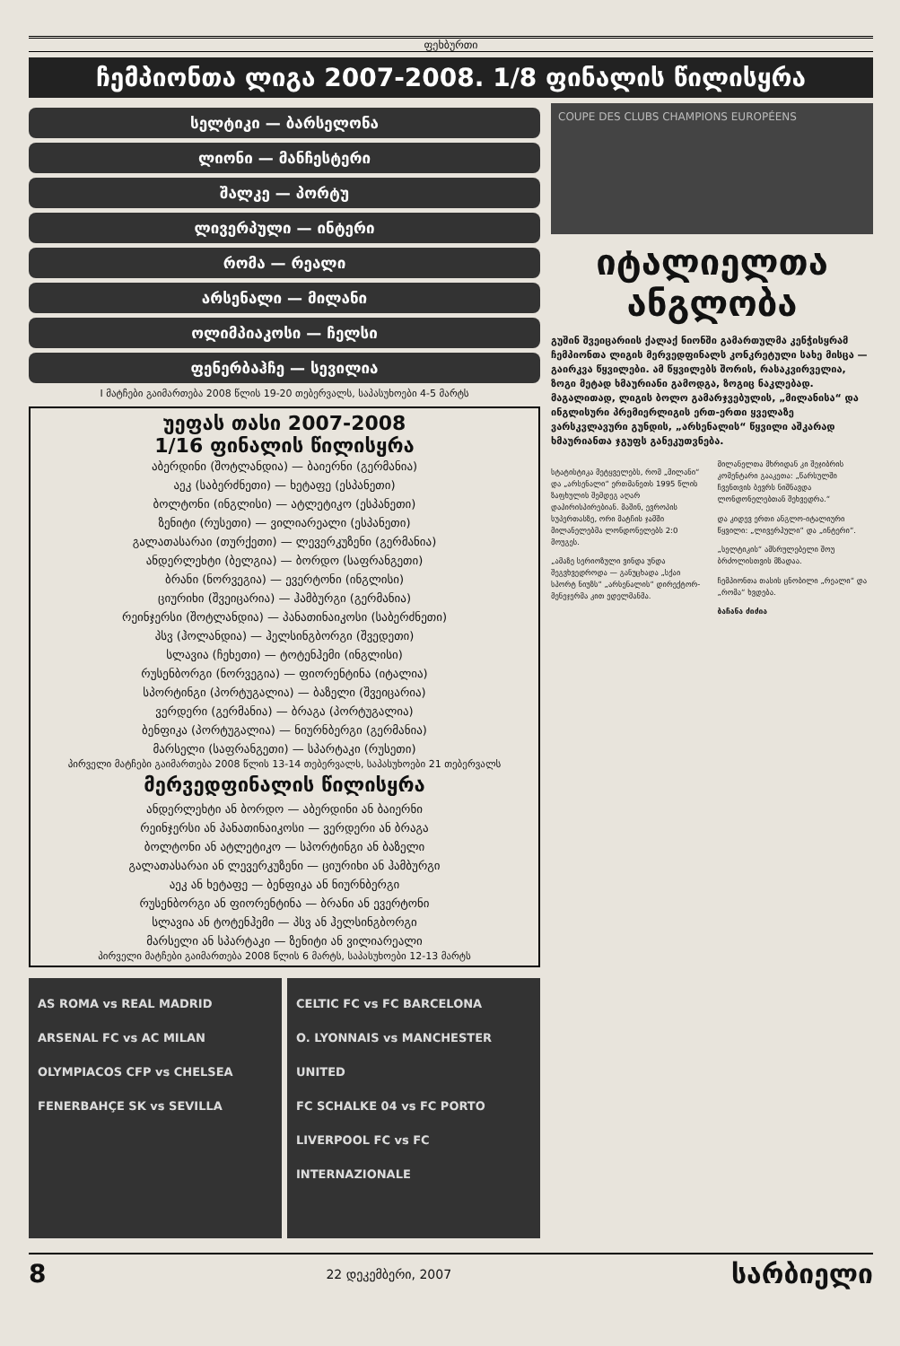ფეხბურთი
ჩემპიონთა ლიგა 2007-2008. 1/8 ფინალის წილისყრა
სელტიკი — ბარსელონა
ლიონი — მანჩესტერი
შალკე — პორტუ
ლივერპული — ინტერი
რომა — რეალი
არსენალი — მილანი
ოლიმპიაკოსი — ჩელსი
ფენერბაჰჩე — სევილია
I მატჩები გაიმართება 2008 წლის 19-20 თებერვალს, საპასუხოები 4-5 მარტს
უეფას თასი 2007-2008
1/16 ფინალის წილისყრა
აბერდინი (შოტლანდია) — ბაიერნი (გერმანია)
აეკ (საბერძნეთი) — ხეტაფე (ესპანეთი)
ბოლტონი (ინგლისი) — ატლეტიკო (ესპანეთი)
ზენიტი (რუსეთი) — ვილიარეალი (ესპანეთი)
გალათასარაი (თურქეთი) — ლევერკუზენი (გერმანია)
ანდერლეხტი (ბელგია) — ბორდო (საფრანგეთი)
ბრანი (ნორვეგია) — ევერტონი (ინგლისი)
ციურიხი (შვეიცარია) — ჰამბურგი (გერმანია)
რეინჯერსი (შოტლანდია) — პანათინაიკოსი (საბერძნეთი)
პსვ (ჰოლანდია) — ჰელსინგბორგი (შვედეთი)
სლავია (ჩეხეთი) — ტოტენჰემი (ინგლისი)
რუსენბორგი (ნორვეგია) — ფიორენტინა (იტალია)
სპორტინგი (პორტუგალია) — ბაზელი (შვეიცარია)
ვერდერი (გერმანია) — ბრაგა (პორტუგალია)
ბენფიკა (პორტუგალია) — ნიურნბერგი (გერმანია)
მარსელი (საფრანგეთი) — სპარტაკი (რუსეთი)
პირველი მატჩები გაიმართება 2008 წლის 13-14 თებერვალს, საპასუხოები 21 თებერვალს
მერვედფინალის წილისყრა
ანდერლეხტი ან ბორდო — აბერდინი ან ბაიერნი
რეინჯერსი ან პანათინაიკოსი — ვერდერი ან ბრაგა
ბოლტონი ან ატლეტიკო — სპორტინგი ან ბაზელი
გალათასარაი ან ლევერკუზენი — ციურიხი ან ჰამბურგი
აეკ ან ხეტაფე — ბენფიკა ან ნიურნბერგი
რუსენბორგი ან ფიორენტინა — ბრანი ან ევერტონი
სლავია ან ტოტენჰემი — პსვ ან ჰელსინგბორგი
მარსელი ან სპარტაკი — ზენიტი ან ვილიარეალი
პირველი მატჩები გაიმართება 2008 წლის 6 მარტს, საპასუხოები 12-13 მარტს
AS ROMA vs REAL MADRID
ARSENAL FC vs AC MILAN
OLYMPIACOS CFP vs CHELSEA
FENERBAHÇE SK vs SEVILLA
CELTIC FC vs FC BARCELONA
O. LYONNAIS vs MANCHESTER UNITED
FC SCHALKE 04 vs FC PORTO
LIVERPOOL FC vs FC INTERNAZIONALE
COUPE DES CLUBS CHAMPIONS EUROPÉENS
იტალიელთა
ანგლობა
გუშინ შვეიცარიის ქალაქ ნიონში გამართულმა კენჭისყრამ ჩემპიონთა ლიგის მერვედფინალს კონკრეტული სახე მისცა — გაირკვა წყვილები. ამ წყვილებს შორის, რასაკვირველია, ზოგი მეტად ხმაურიანი გამოდგა, ზოგიც ნაკლებად. მაგალითად, ლიგის ბოლო გამარჯვებულის, „მილანისა“ და ინგლისური პრემიერლიგის ერთ-ერთი ყველაზე ვარსკვლავური გუნდის, „არსენალის“ წყვილი აშკარად ხმაურიანთა ჯგუფს განეკუთვნება.
სტატისტიკა მეტყველებს, რომ „მილანი“ და „არსენალი“ ერთმანეთს 1995 წლის ზაფხულის შემდეგ აღარ დაპირისპირებიან. მაშინ, ევროპის სუპერთასზე, ორი მატჩის ჯამში მილანელებმა ლონდონელებს 2:0 მოუგეს.
„ამაზე სერიოზული ვინდა უნდა შეგვხვედროდა — განუცხადა „სქაი სპორტ ნიუზს“ „არსენალის“ დირექტორ-მენეჯერმა კით ედელმანმა.
მილანელთა მხრიდან კი შეჯიბრის კომენტარი გააკეთა: „წარსულში ჩვენთვის ბევრს ნიშნავდა ლონდონელებთან შეხვედრა.“
და კიდევ ერთი ანგლო-იტალიური წყვილი: „ლივერპული“ და „ინტერი“.
„სელტიკის“ ამსრულებელი შოუ ბრძოლისთვის მზადაა.
ჩემპიონთა თასის ცნობილი „რეალი“ და „რომა“ ხვდება.
ბაჩანა ძიძია
8 22 დეკემბერი, 2007 სარბიელი